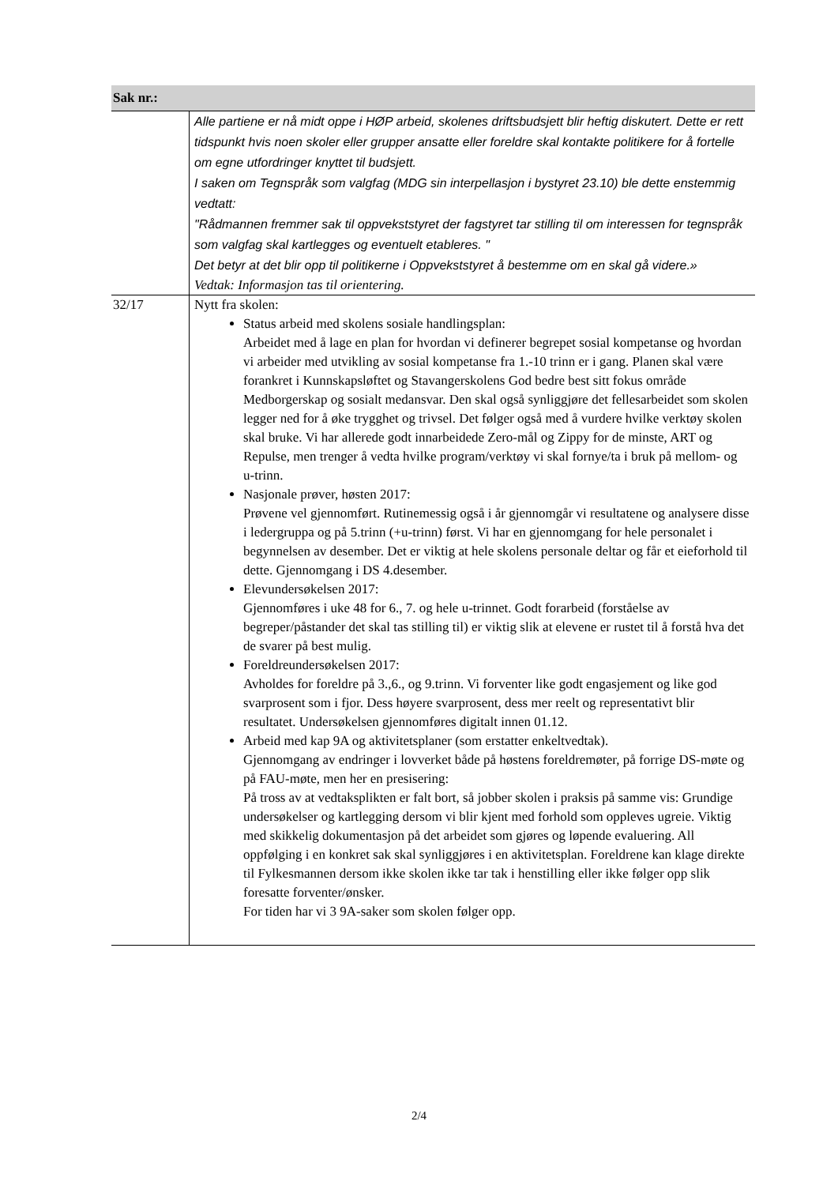| Sak nr.: | |
| --- | --- |
| | Alle partiene er nå midt oppe i HØP arbeid, skolenes driftsbudsjett blir heftig diskutert. Dette er rett tidspunkt hvis noen skoler eller grupper ansatte eller foreldre skal kontakte politikere for å fortelle om egne utfordringer knyttet til budsjett. I saken om Tegnspråk som valgfag (MDG sin interpellasjon i bystyret 23.10) ble dette enstemmig vedtatt: "Rådmannen fremmer sak til oppvekststyret der fagstyret tar stilling til om interessen for tegnspråk som valgfag skal kartlegges og eventuelt etableres. " Det betyr at det blir opp til politikerne i Oppvekststyret å bestemme om en skal gå videre.» Vedtak: Informasjon tas til orientering. |
| 32/17 | Nytt fra skolen: Status arbeid med skolens sosiale handlingsplan: Arbeidet med å lage en plan for hvordan vi definerer begrepet sosial kompetanse og hvordan vi arbeider med utvikling av sosial kompetanse fra 1.-10 trinn er i gang. Planen skal være forankret i Kunnskapsløftet og Stavangerskolens God bedre best sitt fokus område Medborgerskap og sosialt medansvar. Den skal også synliggjøre det fellesarbeidet som skolen legger ned for å øke trygghet og trivsel. Det følger også med å vurdere hvilke verktøy skolen skal bruke. Vi har allerede godt innarbeidede Zero-mål og Zippy for de minste, ART og Repulse, men trenger å vedta hvilke program/verktøy vi skal fornye/ta i bruk på mellom- og u-trinn. Nasjonale prøver, høsten 2017: Prøvene vel gjennomført. Rutinemessig også i år gjennomgår vi resultatene og analysere disse i ledergruppa og på 5.trinn (+u-trinn) først. Vi har en gjennomgang for hele personalet i begynnelsen av desember. Det er viktig at hele skolens personale deltar og får et eieforhold til dette. Gjennomgang i DS 4.desember. Elevundersøkelsen 2017: Gjennomføres i uke 48 for 6., 7. og hele u-trinnet. Godt forarbeid (forståelse av begreper/påstander det skal tas stilling til) er viktig slik at elevene er rustet til å forstå hva det de svarer på best mulig. Foreldreundersøkelsen 2017: Avholdes for foreldre på 3.,6., og 9.trinn. Vi forventer like godt engasjement og like god svarprosent som i fjor. Dess høyere svarprosent, dess mer reelt og representativt blir resultatet. Undersøkelsen gjennomføres digitalt innen 01.12. Arbeid med kap 9A og aktivitetsplaner (som erstatter enkeltvedtak). Gjennomgang av endringer i lovverket både på høstens foreldremøter, på forrige DS-møte og på FAU-møte, men her en presisering: På tross av at vedtaksplikten er falt bort, så jobber skolen i praksis på samme vis: Grundige undersøkelser og kartlegging dersom vi blir kjent med forhold som oppleves ugreie. Viktig med skikkelig dokumentasjon på det arbeidet som gjøres og løpende evaluering. All oppfølging i en konkret sak skal synliggjøres i en aktivitetsplan. Foreldrene kan klage direkte til Fylkesmannen dersom ikke skolen ikke tar tak i henstilling eller ikke følger opp slik foresatte forventer/ønsker. For tiden har vi 3 9A-saker som skolen følger opp. |
2/4